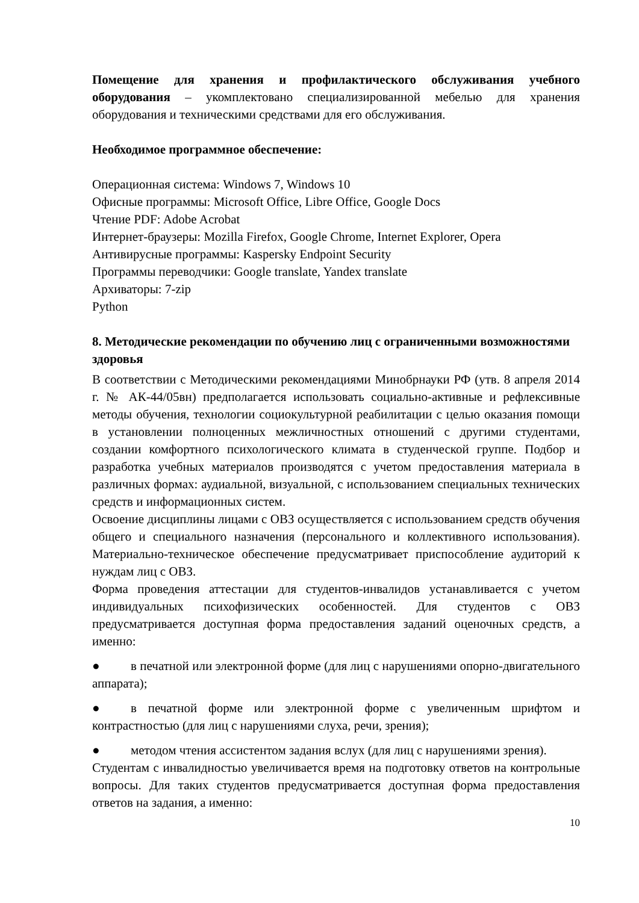Помещение для хранения и профилактического обслуживания учебного оборудования – укомплектовано специализированной мебелью для хранения оборудования и техническими средствами для его обслуживания.
Необходимое программное обеспечение:
Операционная система: Windows 7, Windows 10
Офисные программы: Microsoft Office, Libre Office, Google Docs
Чтение PDF: Adobe Acrobat
Интернет-браузеры: Mozilla Firefox, Google Chrome, Internet Explorer, Opera
Антивирусные программы: Kaspersky Endpoint Security
Программы переводчики: Google translate, Yandex translate
Архиваторы: 7-zip
Python
8. Методические рекомендации по обучению лиц с ограниченными возможностями здоровья
В соответствии с Методическими рекомендациями Минобрнауки РФ (утв. 8 апреля 2014 г. № АК-44/05вн) предполагается использовать социально-активные и рефлексивные методы обучения, технологии социокультурной реабилитации с целью оказания помощи в установлении полноценных межличностных отношений с другими студентами, создании комфортного психологического климата в студенческой группе. Подбор и разработка учебных материалов производятся с учетом предоставления материала в различных формах: аудиальной, визуальной, с использованием специальных технических средств и информационных систем.
Освоение дисциплины лицами с ОВЗ осуществляется с использованием средств обучения общего и специального назначения (персонального и коллективного использования). Материально-техническое обеспечение предусматривает приспособление аудиторий к нуждам лиц с ОВЗ.
Форма проведения аттестации для студентов-инвалидов устанавливается с учетом индивидуальных психофизических особенностей. Для студентов с ОВЗ предусматривается доступная форма предоставления заданий оценочных средств, а именно:
● в печатной или электронной форме (для лиц с нарушениями опорно-двигательного аппарата);
● в печатной форме или электронной форме с увеличенным шрифтом и контрастностью (для лиц с нарушениями слуха, речи, зрения);
● методом чтения ассистентом задания вслух (для лиц с нарушениями зрения).
Студентам с инвалидностью увеличивается время на подготовку ответов на контрольные вопросы. Для таких студентов предусматривается доступная форма предоставления ответов на задания, а именно:
10